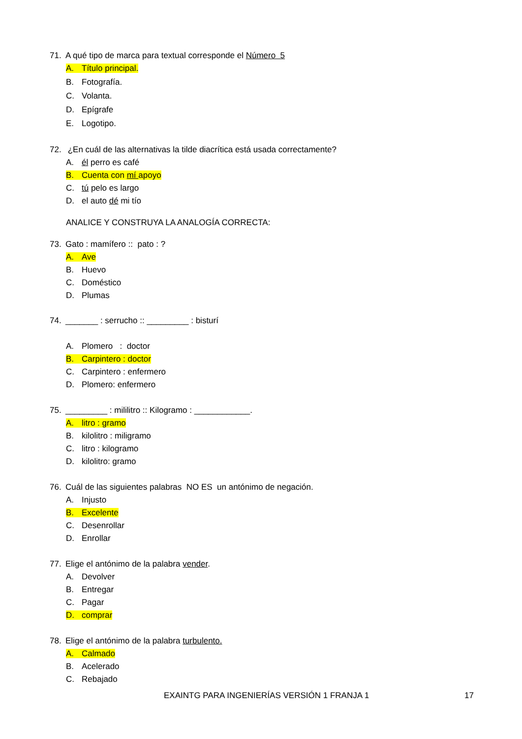71. A qué tipo de marca para textual corresponde el Número 5
A. Título principal.
B. Fotografía.
C. Volanta.
D. Epígrafe
E. Logotipo.
72. ¿En cuál de las alternativas la tilde diacrítica está usada correctamente?
A. él perro es café
B. Cuenta con mí apoyo
C. tú pelo es largo
D. el auto dé mi tío
ANALICE Y CONSTRUYA LA ANALOGÍA CORRECTA:
73. Gato : mamífero :: pato : ?
A. Ave
B. Huevo
C. Doméstico
D. Plumas
74. _______ : serrucho :: _________ : bisturí
A. Plomero : doctor
B. Carpintero : doctor
C. Carpintero : enfermero
D. Plomero: enfermero
75. _________ : mililitro :: Kilogramo : ____________.
A. litro : gramo
B. kilolitro : miligramo
C. litro : kilogramo
D. kilolitro: gramo
76. Cuál de las siguientes palabras NO ES un antónimo de negación.
A. Injusto
B. Excelente
C. Desenrollar
D. Enrollar
77. Elige el antónimo de la palabra vender.
A. Devolver
B. Entregar
C. Pagar
D. comprar
78. Elige el antónimo de la palabra turbulento.
A. Calmado
B. Acelerado
C. Rebajado
EXAINTG PARA INGENIERÍAS VERSIÓN 1 FRANJA 1 17